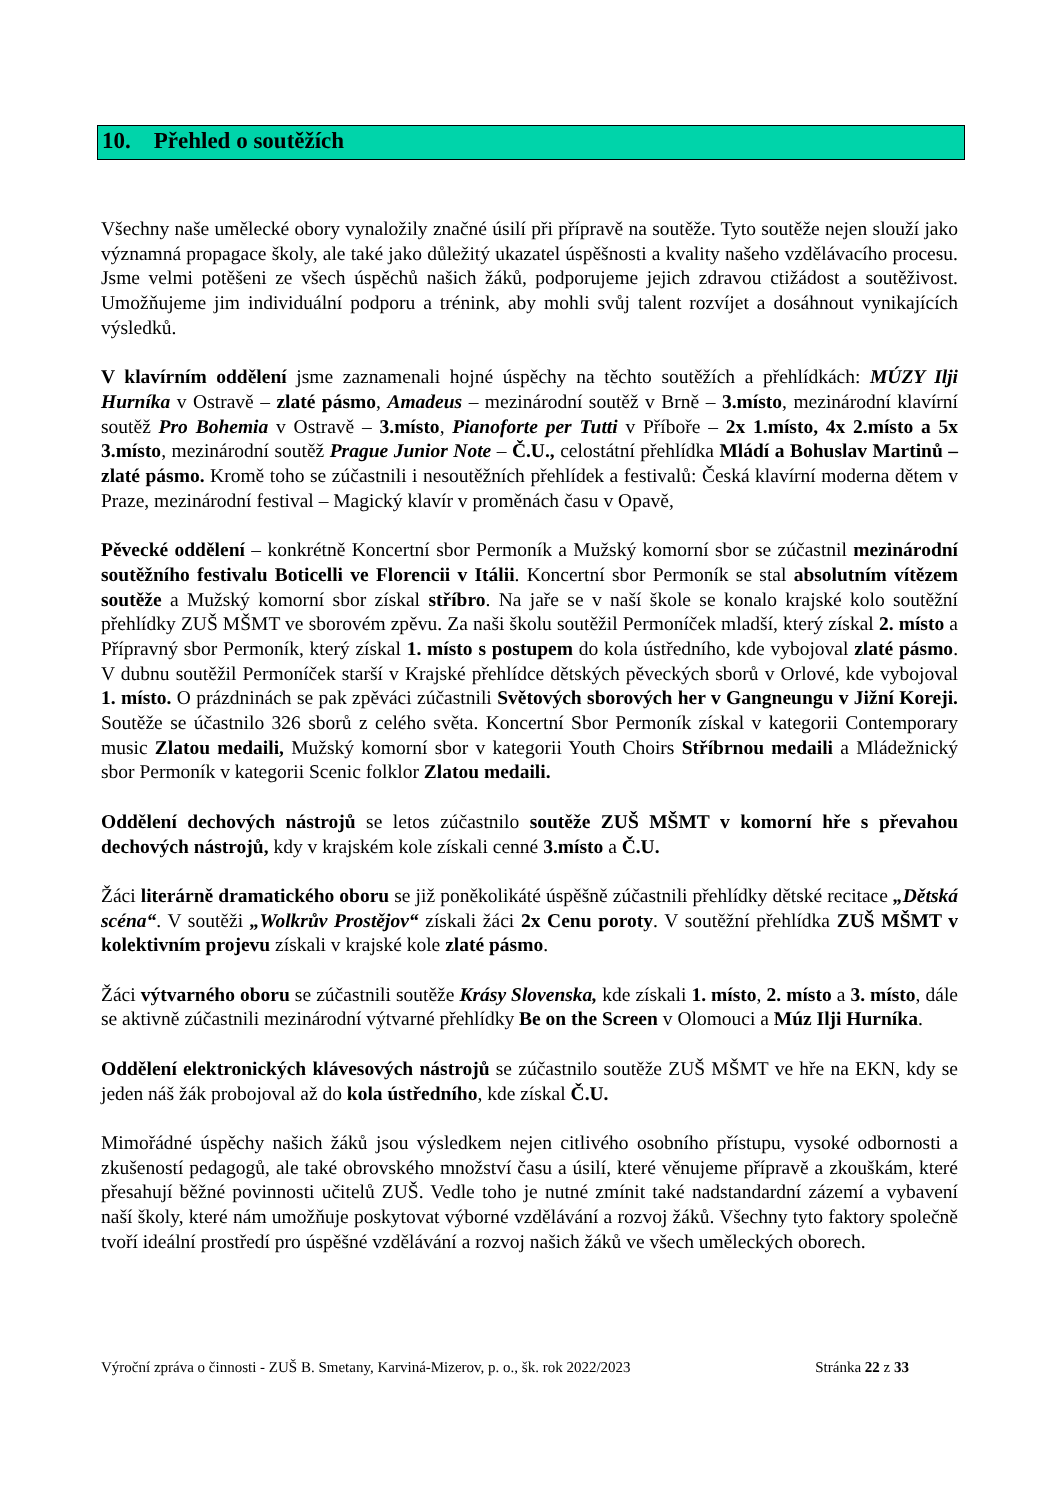10. Přehled o soutěžích
Všechny naše umělecké obory vynaložily značné úsilí při přípravě na soutěže. Tyto soutěže nejen slouží jako významná propagace školy, ale také jako důležitý ukazatel úspěšnosti a kvality našeho vzdělávacího procesu. Jsme velmi potěšeni ze všech úspěchů našich žáků, podporujeme jejich zdravou ctižádost a soutěživost. Umožňujeme jim individuální podporu a trénink, aby mohli svůj talent rozvíjet a dosáhnout vynikajících výsledků.
V klavírním oddělení jsme zaznamenali hojné úspěchy na těchto soutěžích a přehlídkách: MÚZY Ilji Hurníka v Ostravě – zlaté pásmo, Amadeus – mezinárodní soutěž v Brně – 3.místo, mezinárodní klavírní soutěž Pro Bohemia v Ostravě – 3.místo, Pianoforte per Tutti v Příboře – 2x 1.místo, 4x 2.místo a 5x 3.místo, mezinárodní soutěž Prague Junior Note – Č.U., celostátní přehlídka Mládí a Bohuslav Martinů – zlaté pásmo. Kromě toho se zúčastnili i nesoutěžních přehlídek a festivalů: Česká klavírní moderna dětem v Praze, mezinárodní festival – Magický klavír v proměnách času v Opavě,
Pěvecké oddělení – konkrétně Koncertní sbor Permoník a Mužský komorní sbor se zúčastnil mezinárodní soutěžního festivalu Boticelli ve Florencii v Itálii. Koncertní sbor Permoník se stal absolutním vítězem soutěže a Mužský komorní sbor získal stříbro. Na jaře se v naší škole se konalo krajské kolo soutěžní přehlídky ZUŠ MŠMT ve sborovém zpěvu. Za naši školu soutěžil Permoníček mladší, který získal 2. místo a Přípravný sbor Permoník, který získal 1. místo s postupem do kola ústředního, kde vybojoval zlaté pásmo. V dubnu soutěžil Permoníček starší v Krajské přehlídce dětských pěveckých sborů v Orlové, kde vybojoval 1. místo. O prázdninách se pak zpěváci zúčastnili Světových sborových her v Gangneungu v Jižní Koreji. Soutěže se účastnilo 326 sborů z celého světa. Koncertní Sbor Permoník získal v kategorii Contemporary music Zlatou medaili, Mužský komorní sbor v kategorii Youth Choirs Stříbrnou medaili a Mládežnický sbor Permoník v kategorii Scenic folklor Zlatou medaili.
Oddělení dechových nástrojů se letos zúčastnilo soutěže ZUŠ MŠMT v komorní hře s převahou dechových nástrojů, kdy v krajském kole získali cenné 3.místo a Č.U.
Žáci literárně dramatického oboru se již poněkolikáté úspěšně zúčastnili přehlídky dětské recitace „Dětská scéna“. V soutěži „Wolkrův Prostějov“ získali žáci 2x Cenu poroty. V soutěžní přehlídka ZUŠ MŠMT v kolektivním projevu získali v krajské kole zlaté pásmo.
Žáci výtvarného oboru se zúčastnili soutěže Krásy Slovenska, kde získali 1. místo, 2. místo a 3. místo, dále se aktivně zúčastnili mezinárodní výtvarné přehlídky Be on the Screen v Olomouci a Múz Ilji Hurníka.
Oddělení elektronických klávesových nástrojů se zúčastnilo soutěže ZUŠ MŠMT ve hře na EKN, kdy se jeden náš žák probojoval až do kola ústředního, kde získal Č.U.
Mimořádné úspěchy našich žáků jsou výsledkem nejen citlivého osobního přístupu, vysoké odbornosti a zkušeností pedagogů, ale také obrovského množství času a úsilí, které věnujeme přípravě a zkouškám, které přesahují běžné povinnosti učitelů ZUŠ. Vedle toho je nutné zmínit také nadstandardní zázemí a vybavení naší školy, které nám umožňuje poskytovat výborné vzdělávání a rozvoj žáků. Všechny tyto faktory společně tvoří ideální prostředí pro úspěšné vzdělávání a rozvoj našich žáků ve všech uměleckých oborech.
Výroční zpráva o činnosti - ZUŠ B. Smetany, Karviná-Mizerov, p. o., šk. rok 2022/2023 Stránka 22 z 33